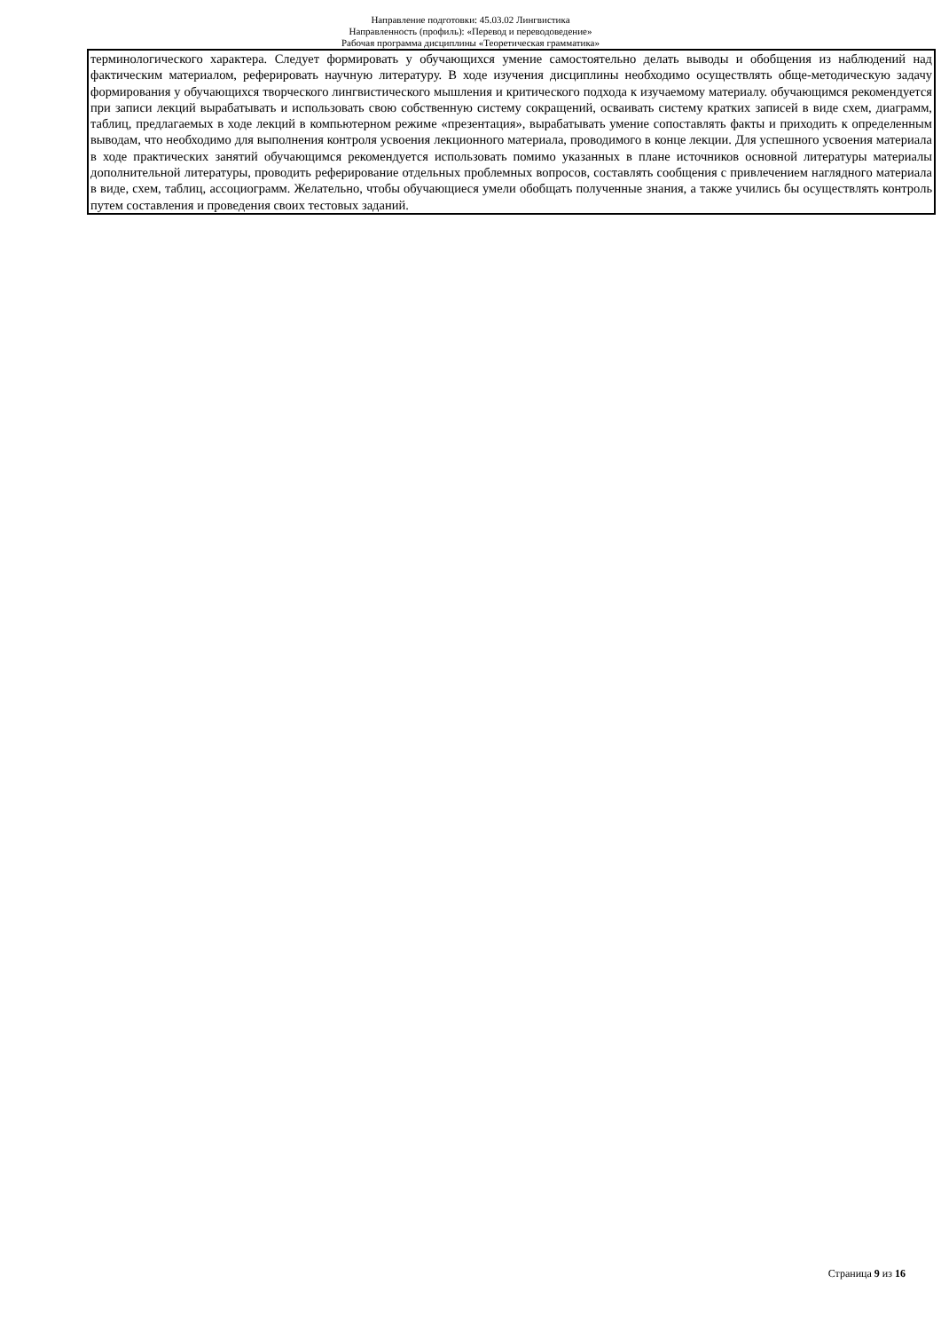Направление подготовки: 45.03.02 Лингвистика
Направленность (профиль): «Перевод и переводоведение»
Рабочая программа дисциплины «Теоретическая грамматика»
терминологического характера. Следует формировать у обучающихся умение самостоятельно делать выводы и обобщения из наблюдений над фактическим материалом, реферировать научную литературу. В ходе изучения дисциплины необходимо осуществлять обще-методическую задачу формирования у обучающихся творческого лингвистического мышления и критического подхода к изучаемому материалу. обучающимся рекомендуется при записи лекций вырабатывать и использовать свою собственную систему сокращений, осваивать систему кратких записей в виде схем, диаграмм, таблиц, предлагаемых в ходе лекций в компьютерном режиме «презентация», вырабатывать умение сопоставлять факты и приходить к определенным выводам, что необходимо для выполнения контроля усвоения лекционного материала, проводимого в конце лекции. Для успешного усвоения материала в ходе практических занятий обучающимся рекомендуется использовать помимо указанных в плане источников основной литературы материалы дополнительной литературы, проводить реферирование отдельных проблемных вопросов, составлять сообщения с привлечением наглядного материала в виде, схем, таблиц, ассоциограмм. Желательно, чтобы обучающиеся умели обобщать полученные знания, а также учились бы осуществлять контроль путем составления и проведения своих тестовых заданий.
Страница 9 из 16